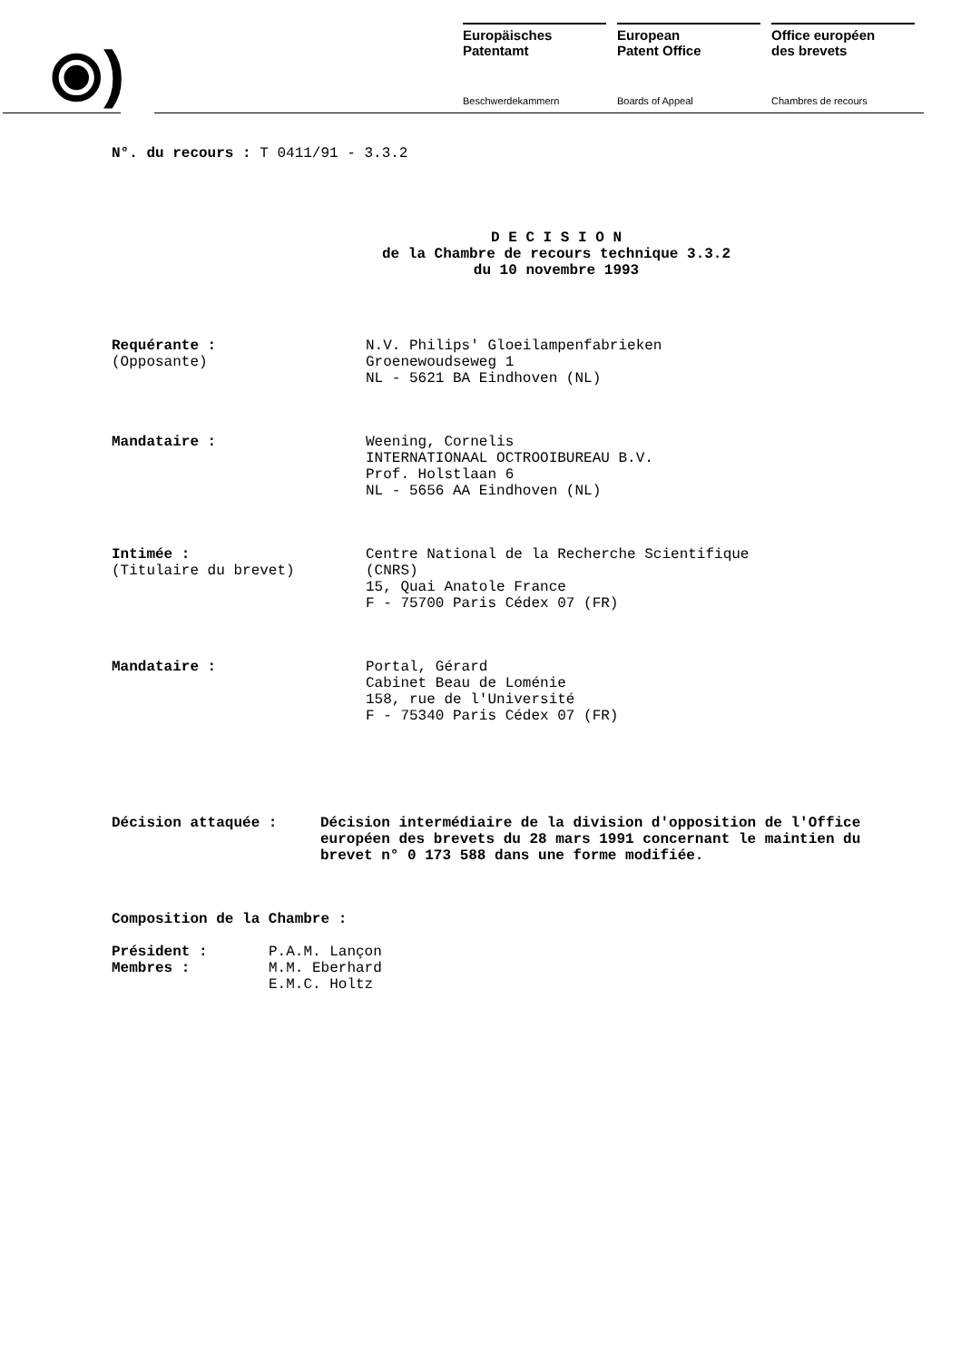⦿)
Europäisches
Patentamt
European
Patent Office
Office européen
des brevets
Beschwerdekammern Boards of Appeal Chambres de recours
N°. du recours : T 0411/91 - 3.3.2
D E C I S I O N
de la Chambre de recours technique 3.3.2
du 10 novembre 1993
Requérante :
(Opposante)
N.V. Philips' Gloeilampenfabrieken
Groenewoudseweg 1
NL - 5621 BA Eindhoven (NL)
Mandataire : Weening, Cornelis
INTERNATIONAAL OCTROOIBUREAU B.V.
Prof. Holstlaan 6
NL - 5656 AA Eindhoven (NL)
Intimée :
(Titulaire du brevet)
Centre National de la Recherche Scientifique
(CNRS)
15, Quai Anatole France
F - 75700 Paris Cédex 07 (FR)
Mandataire : Portal, Gérard
Cabinet Beau de Loménie
158, rue de l'Université
F - 75340 Paris Cédex 07 (FR)
Décision attaquée : Décision intermédiaire de la division d'opposition de l'Office européen des brevets du 28 mars 1991 concernant le maintien du brevet n° 0 173 588 dans une forme modifiée.
Composition de la Chambre :
Président :
Membres :
P.A.M. Lançon
M.M. Eberhard
E.M.C. Holtz